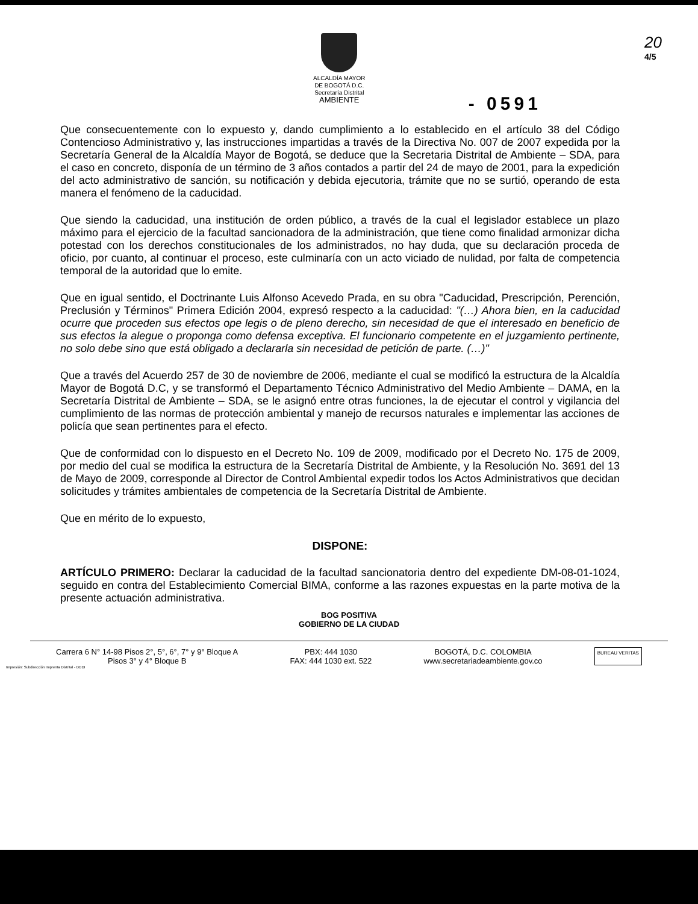ALCALDÍA MAYOR
DE BOGOTÁ D.C.
Secretaría Distrital
AMBIENTE
- 0591
20
4/5
Que consecuentemente con lo expuesto y, dando cumplimiento a lo establecido en el artículo 38 del Código Contencioso Administrativo y, las instrucciones impartidas a través de la Directiva No. 007 de 2007 expedida por la Secretaría General de la Alcaldía Mayor de Bogotá, se deduce que la Secretaria Distrital de Ambiente – SDA, para el caso en concreto, disponía de un término de 3 años contados a partir del 24 de mayo de 2001, para la expedición del acto administrativo de sanción, su notificación y debida ejecutoria, trámite que no se surtió, operando de esta manera el fenómeno de la caducidad.
Que siendo la caducidad, una institución de orden público, a través de la cual el legislador establece un plazo máximo para el ejercicio de la facultad sancionadora de la administración, que tiene como finalidad armonizar dicha potestad con los derechos constitucionales de los administrados, no hay duda, que su declaración proceda de oficio, por cuanto, al continuar el proceso, este culminaría con un acto viciado de nulidad, por falta de competencia temporal de la autoridad que lo emite.
Que en igual sentido, el Doctrinante Luis Alfonso Acevedo Prada, en su obra "Caducidad, Prescripción, Perención, Preclusión y Términos" Primera Edición 2004, expresó respecto a la caducidad: "(…) Ahora bien, en la caducidad ocurre que proceden sus efectos ope legis o de pleno derecho, sin necesidad de que el interesado en beneficio de sus efectos la alegue o proponga como defensa exceptiva. El funcionario competente en el juzgamiento pertinente, no solo debe sino que está obligado a declararla sin necesidad de petición de parte. (…)"
Que a través del Acuerdo 257 de 30 de noviembre de 2006, mediante el cual se modificó la estructura de la Alcaldía Mayor de Bogotá D.C, y se transformó el Departamento Técnico Administrativo del Medio Ambiente – DAMA, en la Secretaría Distrital de Ambiente – SDA, se le asignó entre otras funciones, la de ejecutar el control y vigilancia del cumplimiento de las normas de protección ambiental y manejo de recursos naturales e implementar las acciones de policía que sean pertinentes para el efecto.
Que de conformidad con lo dispuesto en el Decreto No. 109 de 2009, modificado por el Decreto No. 175 de 2009, por medio del cual se modifica la estructura de la Secretaría Distrital de Ambiente, y la Resolución No. 3691 del 13 de Mayo de 2009, corresponde al Director de Control Ambiental expedir todos los Actos Administrativos que decidan solicitudes y trámites ambientales de competencia de la Secretaría Distrital de Ambiente.
Que en mérito de lo expuesto,
DISPONE:
ARTÍCULO PRIMERO: Declarar la caducidad de la facultad sancionatoria dentro del expediente DM-08-01-1024, seguido en contra del Establecimiento Comercial BIMA, conforme a las razones expuestas en la parte motiva de la presente actuación administrativa.
BOG POSITIVA
GOBIERNO DE LA CIUDAD
Carrera 6 N° 14-98 Pisos 2°, 5°, 6°, 7° y 9° Bloque A
Pisos 3° y 4° Bloque B
PBX: 444 1030
FAX: 444 1030 ext. 522
BOGOTÁ, D.C. COLOMBIA
www.secretariadeambiente.gov.co
BUREAU VERITAS
Impresión: Subdirección Imprenta Distrital - DDDI